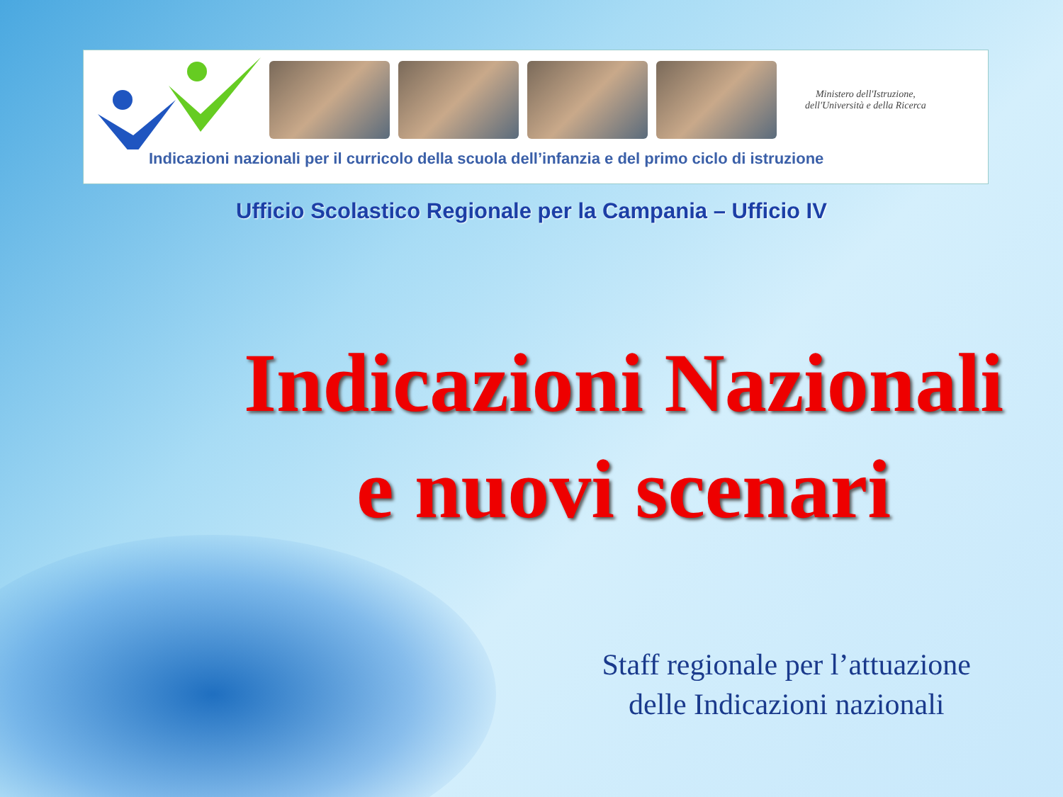Ministero dell'Istruzione,
dell'Università e della Ricerca
Indicazioni nazionali per il curricolo della scuola dell’infanzia e del primo ciclo di istruzione
Ufficio Scolastico Regionale per la Campania – Ufficio IV
Indicazioni Nazionali
e nuovi scenari
Staff regionale per l’attuazione
delle Indicazioni nazionali